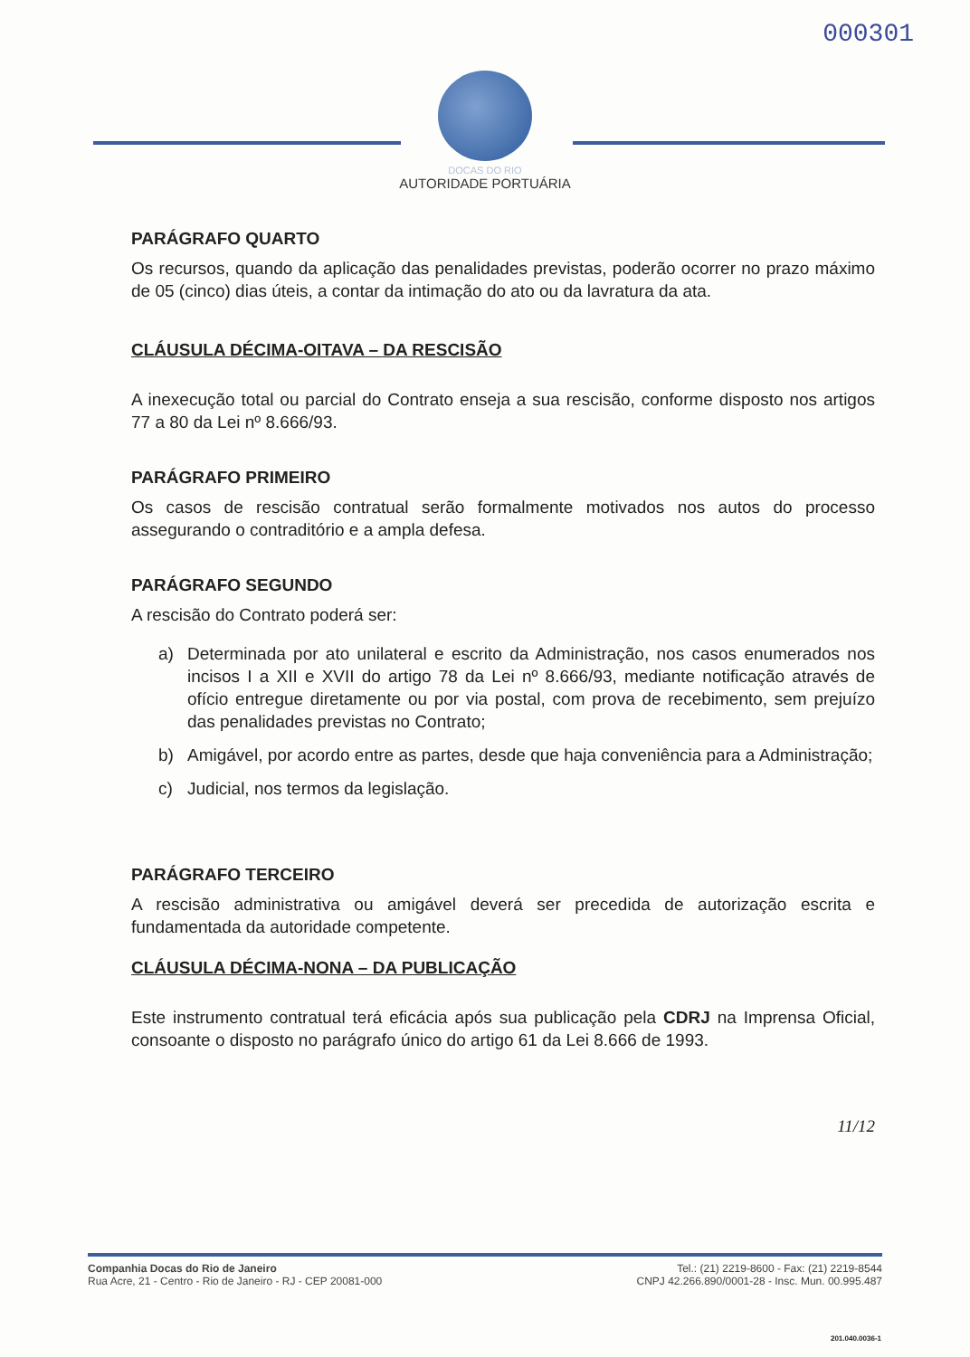000301
DOCAS DO RIO
AUTORIDADE PORTUÁRIA
PARÁGRAFO QUARTO
Os recursos, quando da aplicação das penalidades previstas, poderão ocorrer no prazo máximo de 05 (cinco) dias úteis, a contar da intimação do ato ou da lavratura da ata.
CLÁUSULA DÉCIMA-OITAVA – DA RESCISÃO
A inexecução total ou parcial do Contrato enseja a sua rescisão, conforme disposto nos artigos 77 a 80 da Lei nº 8.666/93.
PARÁGRAFO PRIMEIRO
Os casos de rescisão contratual serão formalmente motivados nos autos do processo assegurando o contraditório e a ampla defesa.
PARÁGRAFO SEGUNDO
A rescisão do Contrato poderá ser:
a) Determinada por ato unilateral e escrito da Administração, nos casos enumerados nos incisos I a XII e XVII do artigo 78 da Lei nº 8.666/93, mediante notificação através de ofício entregue diretamente ou por via postal, com prova de recebimento, sem prejuízo das penalidades previstas no Contrato;
b) Amigável, por acordo entre as partes, desde que haja conveniência para a Administração;
c) Judicial, nos termos da legislação.
PARÁGRAFO TERCEIRO
A rescisão administrativa ou amigável deverá ser precedida de autorização escrita e fundamentada da autoridade competente.
CLÁUSULA DÉCIMA-NONA – DA PUBLICAÇÃO
Este instrumento contratual terá eficácia após sua publicação pela CDRJ na Imprensa Oficial, consoante o disposto no parágrafo único do artigo 61 da Lei 8.666 de 1993.
11/12
Companhia Docas do Rio de Janeiro
Rua Acre, 21 - Centro - Rio de Janeiro - RJ - CEP 20081-000
Tel.: (21) 2219-8600 - Fax: (21) 2219-8544
CNPJ 42.266.890/0001-28 - Insc. Mun. 00.995.487
201.040.0036-1